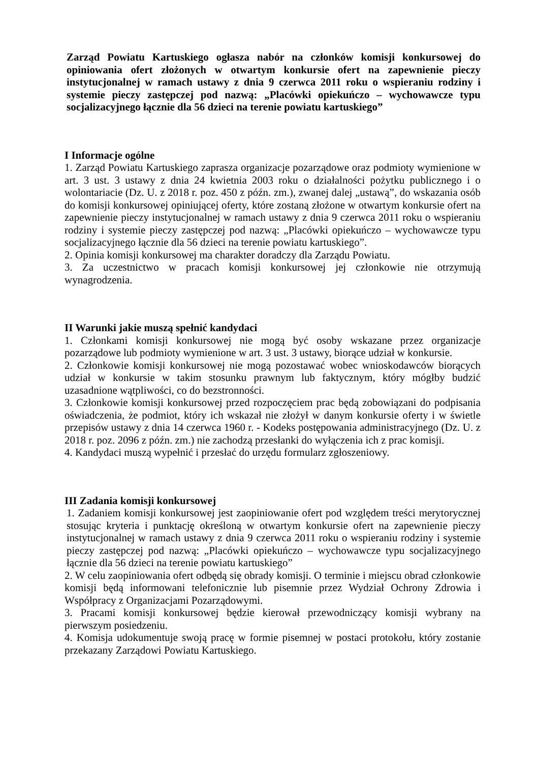Zarząd Powiatu Kartuskiego ogłasza nabór na członków komisji konkursowej do opiniowania ofert złożonych w otwartym konkursie ofert na zapewnienie pieczy instytucjonalnej w ramach ustawy z dnia 9 czerwca 2011 roku o wspieraniu rodziny i systemie pieczy zastępczej pod nazwą: „Placówki opiekuńczo – wychowawcze typu socjalizacyjnego łącznie dla 56 dzieci na terenie powiatu kartuskiego”
I Informacje ogólne
1. Zarząd Powiatu Kartuskiego zaprasza organizacje pozarządowe oraz podmioty wymienione w art. 3 ust. 3 ustawy z dnia 24 kwietnia 2003 roku o działalności pożytku publicznego i o wolontariacie (Dz. U. z 2018 r. poz. 450 z późn. zm.), zwanej dalej „ustawą”, do wskazania osób do komisji konkursowej opiniującej oferty, które zostaną złożone w otwartym konkursie ofert na zapewnienie pieczy instytucjonalnej w ramach ustawy z dnia 9 czerwca 2011 roku o wspieraniu rodziny i systemie pieczy zastępczej pod nazwą: „Placówki opiekuńczo – wychowawcze typu socjalizacyjnego łącznie dla 56 dzieci na terenie powiatu kartuskiego”.
2. Opinia komisji konkursowej ma charakter doradczy dla Zarządu Powiatu.
3. Za uczestnictwo w pracach komisji konkursowej jej członkowie nie otrzymują wynagrodzenia.
II Warunki jakie muszą spełnić kandydaci
1. Członkami komisji konkursowej nie mogą być osoby wskazane przez organizacje pozarządowe lub podmioty wymienione w art. 3 ust. 3 ustawy, biorące udział w konkursie.
2. Członkowie komisji konkursowej nie mogą pozostawać wobec wnioskodawców biorących udział w konkursie w takim stosunku prawnym lub faktycznym, który mógłby budzić uzasadnione wątpliwości, co do bezstronności.
3. Członkowie komisji konkursowej przed rozpoczęciem prac będą zobowiązani do podpisania oświadczenia, że podmiot, który ich wskazał nie złożył w danym konkursie oferty i w świetle przepisów ustawy z dnia 14 czerwca 1960 r. - Kodeks postępowania administracyjnego (Dz. U. z 2018 r. poz. 2096 z późn. zm.) nie zachodzą przesłanki do wyłączenia ich z prac komisji.
4. Kandydaci muszą wypełnić i przesłać do urzędu formularz zgłoszeniowy.
III Zadania komisji konkursowej
1. Zadaniem komisji konkursowej jest zaopiniowanie ofert pod względem treści merytorycznej stosując kryteria i punktację określoną w otwartym konkursie ofert na zapewnienie pieczy instytucjonalnej w ramach ustawy z dnia 9 czerwca 2011 roku o wspieraniu rodziny i systemie pieczy zastępczej pod nazwą: „Placówki opiekuńczo – wychowawcze typu socjalizacyjnego łącznie dla 56 dzieci na terenie powiatu kartuskiego”
2. W celu zaopiniowania ofert odbędą się obrady komisji. O terminie i miejscu obrad członkowie komisji będą informowani telefonicznie lub pisemnie przez Wydział Ochrony Zdrowia i Współpracy z Organizacjami Pozarządowymi.
3. Pracami komisji konkursowej będzie kierował przewodniczący komisji wybrany na pierwszym posiedzeniu.
4. Komisja udokumentuje swoją pracę w formie pisemnej w postaci protokołu, który zostanie przekazany Zarządowi Powiatu Kartuskiego.